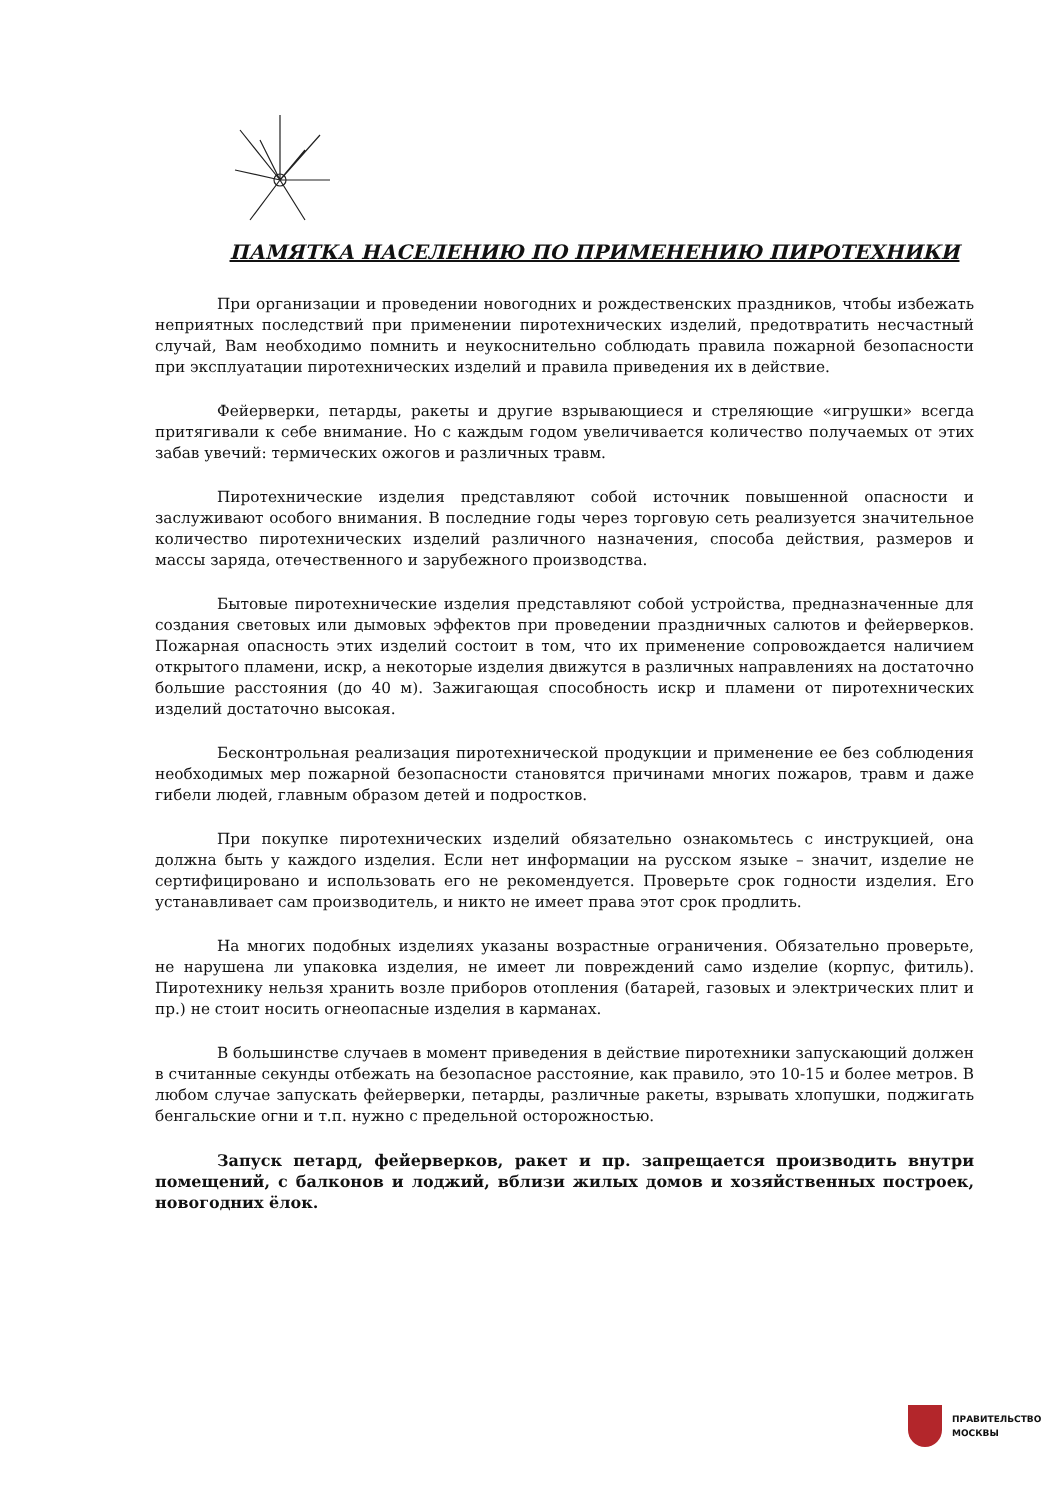ПАМЯТКА НАСЕЛЕНИЮ ПО ПРИМЕНЕНИЮ ПИРОТЕХНИКИ
При организации и проведении новогодних и рождественских праздников, чтобы избежать неприятных последствий при применении пиротехнических изделий, предотвратить несчастный случай, Вам необходимо помнить и неукоснительно соблюдать правила пожарной безопасности при эксплуатации пиротехнических изделий и правила приведения их в действие.
Фейерверки, петарды, ракеты и другие взрывающиеся и стреляющие «игрушки» всегда притягивали к себе внимание. Но с каждым годом увеличивается количество получаемых от этих забав увечий: термических ожогов и различных травм.
Пиротехнические изделия представляют собой источник повышенной опасности и заслуживают особого внимания. В последние годы через торговую сеть реализуется значительное количество пиротехнических изделий различного назначения, способа действия, размеров и массы заряда, отечественного и зарубежного производства.
Бытовые пиротехнические изделия представляют собой устройства, предназначенные для создания световых или дымовых эффектов при проведении праздничных салютов и фейерверков. Пожарная опасность этих изделий состоит в том, что их применение сопровождается наличием открытого пламени, искр, а некоторые изделия движутся в различных направлениях на достаточно большие расстояния (до 40 м). Зажигающая способность искр и пламени от пиротехнических изделий достаточно высокая.
Бесконтрольная реализация пиротехнической продукции и применение ее без соблюдения необходимых мер пожарной безопасности становятся причинами многих пожаров, травм и даже гибели людей, главным образом детей и подростков.
При покупке пиротехнических изделий обязательно ознакомьтесь с инструкцией, она должна быть у каждого изделия. Если нет информации на русском языке – значит, изделие не сертифицировано и использовать его не рекомендуется. Проверьте срок годности изделия. Его устанавливает сам производитель, и никто не имеет права этот срок продлить.
На многих подобных изделиях указаны возрастные ограничения. Обязательно проверьте, не нарушена ли упаковка изделия, не имеет ли повреждений само изделие (корпус, фитиль). Пиротехнику нельзя хранить возле приборов отопления (батарей, газовых и электрических плит и пр.) не стоит носить огнеопасные изделия в карманах.
В большинстве случаев в момент приведения в действие пиротехники запускающий должен в считанные секунды отбежать на безопасное расстояние, как правило, это 10-15 и более метров. В любом случае запускать фейерверки, петарды, различные ракеты, взрывать хлопушки, поджигать бенгальские огни и т.п. нужно с предельной осторожностью.
Запуск петард, фейерверков, ракет и пр. запрещается производить внутри помещений, с балконов и лоджий, вблизи жилых домов и хозяйственных построек, новогодних ёлок.
ПРАВИТЕЛЬСТВО
МОСКВЫ